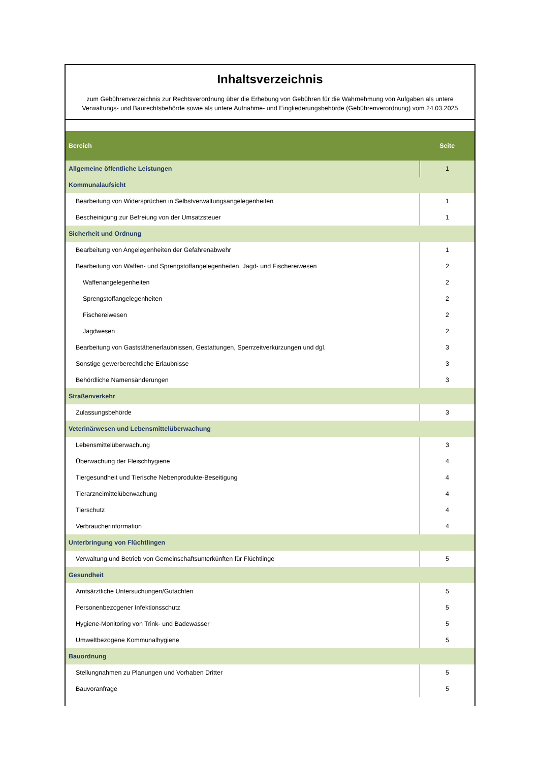Inhaltsverzeichnis
zum Gebührenverzeichnis zur Rechtsverordnung über die Erhebung von Gebühren für die Wahrnehmung von Aufgaben als untere Verwaltungs- und Baurechtsbehörde sowie als untere Aufnahme- und Eingliederungsbehörde (Gebührenverordnung) vom 24.03.2025
| Bereich | Seite |
| --- | --- |
| Allgemeine öffentliche Leistungen | 1 |
| Kommunalaufsicht | |
| Bearbeitung von Widersprüchen in Selbstverwaltungsangelegenheiten | 1 |
| Bescheinigung zur Befreiung von der Umsatzsteuer | 1 |
| Sicherheit und Ordnung | |
| Bearbeitung von Angelegenheiten der Gefahrenabwehr | 1 |
| Bearbeitung von Waffen- und Sprengstoffangelegenheiten, Jagd- und Fischereiwesen | 2 |
| Waffenangelegenheiten | 2 |
| Sprengstoffangelegenheiten | 2 |
| Fischereiwesen | 2 |
| Jagdwesen | 2 |
| Bearbeitung von Gaststättenerlaubnissen, Gestattungen, Sperrzeitverkürzungen und dgl. | 3 |
| Sonstige gewerberechtliche Erlaubnisse | 3 |
| Behördliche Namensänderungen | 3 |
| Straßenverkehr | |
| Zulassungsbehörde | 3 |
| Veterinärwesen und Lebensmittelüberwachung | |
| Lebensmittelüberwachung | 3 |
| Überwachung der Fleischhygiene | 4 |
| Tiergesundheit und Tierische Nebenprodukte-Beseitigung | 4 |
| Tierarzneimittelüberwachung | 4 |
| Tierschutz | 4 |
| Verbraucherinformation | 4 |
| Unterbringung von Flüchtlingen | |
| Verwaltung und Betrieb von Gemeinschaftsunterkünften für Flüchtlinge | 5 |
| Gesundheit | |
| Amtsärztliche Untersuchungen/Gutachten | 5 |
| Personenbezogener Infektionsschutz | 5 |
| Hygiene-Monitoring von Trink- und Badewasser | 5 |
| Umweltbezogene Kommunalhygiene | 5 |
| Bauordnung | |
| Stellungnahmen zu Planungen und Vorhaben Dritter | 5 |
| Bauvoranfrage | 5 |